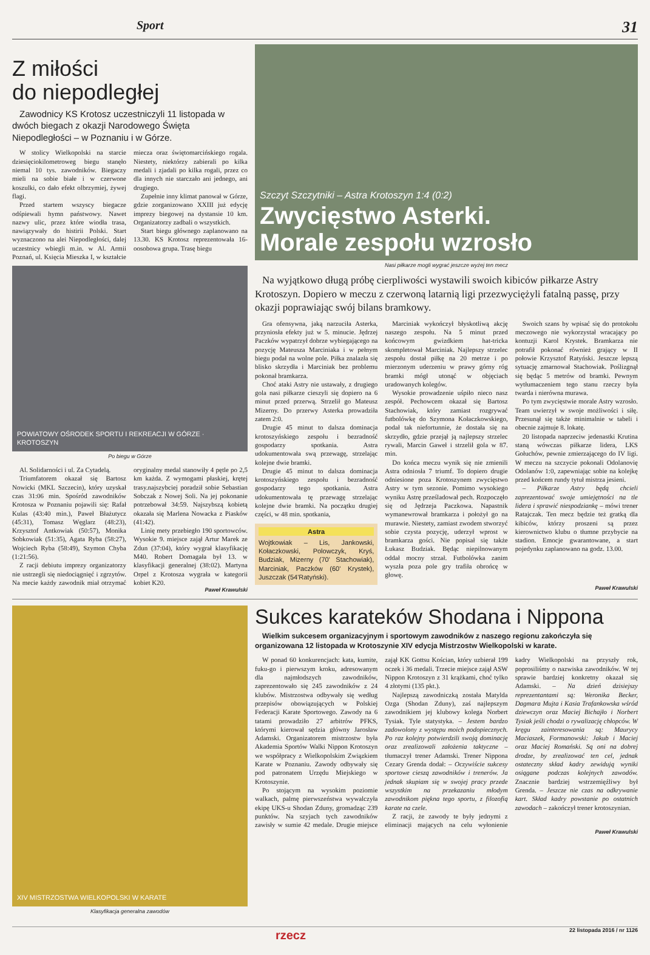Sport 31
Z miłości
do niepodległej
Zawodnicy KS Krotosz uczestniczyli 11 listopada w dwóch biegach z okazji Narodowego Święta Niepodległości – w Poznaniu i w Górze.
W stolicy Wielkopolski na starcie dziesięciokilometroweg biegu stanęło niemal 10 tys. zawodników. Biegaczy mieli na sobie białe i w czerwone koszulki, co dało efekt olbrzymiej, żywej flagi.
Przed startem wszyscy biegacze odśpiewali hymn państwowy. Nawet nazwy ulic, przez które wiodła trasa, nawiązywały do histirii Polski. Start wyznaczono na alei Niepodległości, dalej uczestnicy wbiegli m.in. w Al. Armii Poznań, ul. Księcia Mieszka I, w kształcie miecza oraz świętomarcińskiego rogala. Niestety, niektórzy zabierali po kilka medali i zjadali po kilka rogali, przez co dla innych nie starczało ani jednego, ani drugiego.
Zupełnie inny klimat panował w Górze, gdzie zorganizowano XXIII już edycję imprezy biegowej na dystansie 10 km. Organizatorzy zadbali o wszystkich.
Start biegu głównego zaplanowano na 13.30. KS Krotosz reprezentowała 16-oosobowa grupa. Trasę biegu
POWIATOWY OŚRODEK SPORTU I REKREACJI W GÓRZE · KROTOSZYN
Po biegu w Górze
Al. Solidarności i ul. Za Cytadelą.
Triumfatorem okazał się Bartosz Nowicki (MKL Szczecin), który uzyskał czas 31:06 min. Spośród zawodników Krotosza w Poznaniu pojawili się: Rafał Kulas (43:40 min.), Paweł Błażutycz (45:31), Tomasz Węglarz (48:23), Krzysztof Antkowiak (50:57), Monika Sobkowiak (51:35), Agata Ryba (58:27), Wojciech Ryba (58:49), Szymon Chyba (1:21:56).
Z racji debiutu imprezy organizatorzy nie ustrzegli się niedociągnięć i zgrzytów. Na mecie każdy zawodnik miał otrzymać oryginalny medal stanowiły 4 pętle po 2,5 km każda. Z wymogami płaskiej, krętej trasy.najszybciej poradził sobie Sebastian Sobczak z Nowej Soli. Na jej pokonanie potrzebował 34:59. Najszybszą kobietą okazała się Marlena Nowacka z Piasków (41:42).
Linię mety przebiegło 190 sportowców. Wysokie 9. miejsce zajął Artur Marek ze Zdun (37:04), który wygrał klasyfikację M40. Robert Domagała był 13. w klasyfikacji generalnej (38:02). Martyna Orpel z Krotosza wygrała w kategorii kobiet K20.
Paweł Krawulski
Szczyt Szczytniki – Astra Krotoszyn 1:4 (0:2)
Zwycięstwo Asterki.
Morale zespołu wzrosło
Nasi piłkarze mogli wygrać jeszcze wyżej ten mecz
Na wyjątkowo długą próbę cierpliwości wystawili swoich kibiców piłkarze Astry Krotoszyn. Dopiero w meczu z czerwoną latarnią ligi przezwyciężyli fatalną passę, przy okazji poprawiając swój bilans bramkowy.
Gra ofensywna, jaką narzuciła Asterka, przyniosła efekty już w 5. minucie. Jędrzej Paczków wypatrzył dobrze wybiegającego na pozycję Mateusza Marciniaka i w pełnym biegu podał na wolne pole. Piłka znalazła się blisko skrzydła i Marciniak bez problemu pokonał bramkarza.
Choć ataki Astry nie ustawały, z drugiego gola nasi piłkarze cieszyli się dopiero na 6 minut przed przerwą. Strzelił go Mateusz Mizerny. Do przerwy Asterka prowadziła zatem 2:0.
Drugie 45 minut to dalsza dominacja krotoszyńskiego zespołu i bezradność gospodarzy spotkania. Astra udokumentowała swą przewagę, strzelając kolejne dwie bramki.
Drugie 45 minut to dalsza dominacja krotoszyńskiego zespołu i bezradność gospodarzy tego spotkania. Astra udokumentowała tę przewagę strzelając kolejne dwie bramki. Na początku drugiej części, w 48 min. spotkania,
Astra
Wojtkowiak – Lis, Jankowski, Kołaczkowski, Polowczyk, Kryś, Budziak, Mizerny (70' Stachowiak), Marciniak, Paczków (60' Krystek), Juszczak (54'Ratyński).
Marciniak wykończył błyskotliwą akcję naszego zespołu. Na 5 minut przed końcowym gwizdkiem hat-tricka skompletował Marciniak. Najlepszy strzelec zespołu dostał piłkę na 20 metrze i po mierzonym uderzeniu w prawy górny róg bramki mógł utonąć w objęciach uradowanych kolegów.
Wysokie prowadzenie uśpiło nieco nasz zespół. Pechowcem okazał się Bartosz Stachowiak, który zamiast rozgrywać futbolówkę do Szymona Kołaczkowskiego, podał tak niefortunnie, że dostała się na skrzydło, gdzie przejął ją najlepszy strzelec rywali, Marcin Gaweł i strzelił gola w 87. min.
Do końca meczu wynik się nie zmienili Astra odniosła 7 triumf. To dopiero drugie odniesione poza Krotoszynem zwycięstwo Astry w tym sezonie. Pomimo wysokiego wyniku Astrę prześladował pech. Rozpoczęło się od Jędrzeja Paczkowa. Napastnik wymanewrował bramkarza i położył go na murawie. Niestety, zamiast zwodem stworzyć sobie czysta pozycję, uderzył wprost w bramkarza gości. Nie popisał się także Łukasz Budziak. Będąc niepilnowanym oddał mocny strzał. Futbolówka zanim wyszła poza pole gry trafiła obrońcę w głowę.
Swoich szans by wpisać się do protokołu meczowego nie wykorzystał wracający po kontuzji Karol Krystek. Bramkarza nie potrafił pokonać również grający w II połowie Krzysztof Ratyński. Jeszcze lepszą sytuację zmarnował Stachowiak. Poślizgnął się będąc 5 metrów od bramki. Pewnym wytłumaczeniem tego stanu rzeczy była twarda i nierówna murawa.
Po tym zwycięstwie morale Astry wzrosło. Team uwierzył w swoje możliwości i siłę. Przesunął się także minimalnie w tabeli i obecnie zajmuje 8. lokatę.
20 listopada naprzeciw jedenastki Krutina staną wówczas piłkarze lidera, LKS Gołuchów, pewnie zmierzającego do IV ligi. W meczu na szczycie pokonali Odolanovię Odolanów 1:0, zapewniając sobie na kolejkę przed końcem rundy tytuł mistrza jesieni.
– Piłkarze Astry będą chcieli zaprezentować swoje umiejętności na tle lidera i sprawić niespodziankę – mówi trener Ratajczak. Ten mecz będzie też gratką dla kibiców, którzy proszeni są przez kierownictwo klubu o tłumne przybycie na stadion. Emocje gwarantowane, a start pojedynku zaplanowano na godz. 13.00.
Paweł Krawulski
XIV MISTRZOSTWA WIELKOPOLSKI W KARATE
Klasyfikacja generalna zawodów
Sukces karateków Shodana i Nippona
Wielkim sukcesem organizacyjnym i sportowym zawodników z naszego regionu zakończyła się organizowana 12 listopada w Krotoszynie XIV edycja Mistrzostw Wielkopolski w karate.
W ponad 60 konkurencjach: kata, kumite, fuku-go i pierwszym kroku, adresowanym dla najmłodszych zawodników, zaprezentowało się 245 zawodników z 24 klubów. Mistrzostwa odbywały się według przepisów obowiązujących w Polskiej Federacji Karate Sportowego. Zawody na 6 tatami prowadziło 27 arbitrów PFKS, którymi kierował sędzia główny Jarosław Adamski. Organizatorem mistrzostw była Akademia Sportów Walki Nippon Krotoszyn we współpracy z Wielkopolskim Związkiem Karate w Poznaniu. Zawody odbywały się pod patronatem Urzędu Miejskiego w Krotoszynie.
Po stojącym na wysokim poziomie walkach, palmę pierwszeństwa wywalczyła ekipę UKS-u Shodan Zduny, gromadząc 239 punktów. Na szyjach tych zawodników zawisły w sumie 42 medale. Drugie miejsce zajął KK Gottsu Kościan, który uzbierał 199 oczek i 36 medali. Trzecie miejsce zajął ASW Nippon Krotoszyn z 31 krążkami, choć tylko 4 złotymi (135 pkt.).
Najlepszą zawodniczką została Matylda Ozga (Shodan Zduny), zaś najlepszym zawodnikiem jej klubowy kolega Norbert Tysiak. Tyle statystyka. – Jestem bardzo zadowolony z występu moich podopiecznych. Po raz kolejny potwierdzili swoją dominację oraz zrealizowali założenia taktyczne – tłumaczył trener Adamski. Trener Nippona Cezary Grenda dodał: – Oczywiście sukcesy sportowe cieszą zawodników i trenerów. Ja jednak skupiam się w swojej pracy przede wszystkim na przekazaniu młodym zawodnikom piękna tego sportu, z filozofią karate na czele.
Z racji, że zawody te były jednymi z eliminacji mających na celu wyłonienie kadry Wielkopolski na przyszły rok, poprosiliśmy o nazwiska zawodników. W tej sprawie bardziej konkretny okazał się Adamski. – Na dzień dzisiejszy reprezentantami są: Weronika Becker, Dagmara Mujta i Kasia Trafankowska wśród dziewczyn oraz Maciej Bichajło i Norbert Tysiak jeśli chodzi o rywalizację chłopców. W kręgu zainteresowania są: Maurycy Maciaszek, Formanowski: Jakub i Maciej oraz Maciej Romański. Są oni na dobrej drodze, by zrealizować ten cel, jednak ostateczny skład kadry zewidują wyniki osiągane podczas kolejnych zawodów. Znacznie bardziej wstrzemięźliwy był Grenda. – Jeszcze nie czas na odkrywanie kart. Skład kadry powstanie po ostatnich zawodach – zakończył trener krotoszynian.
Paweł Krawulski
rzecz 22 listopada 2016 / nr 1126